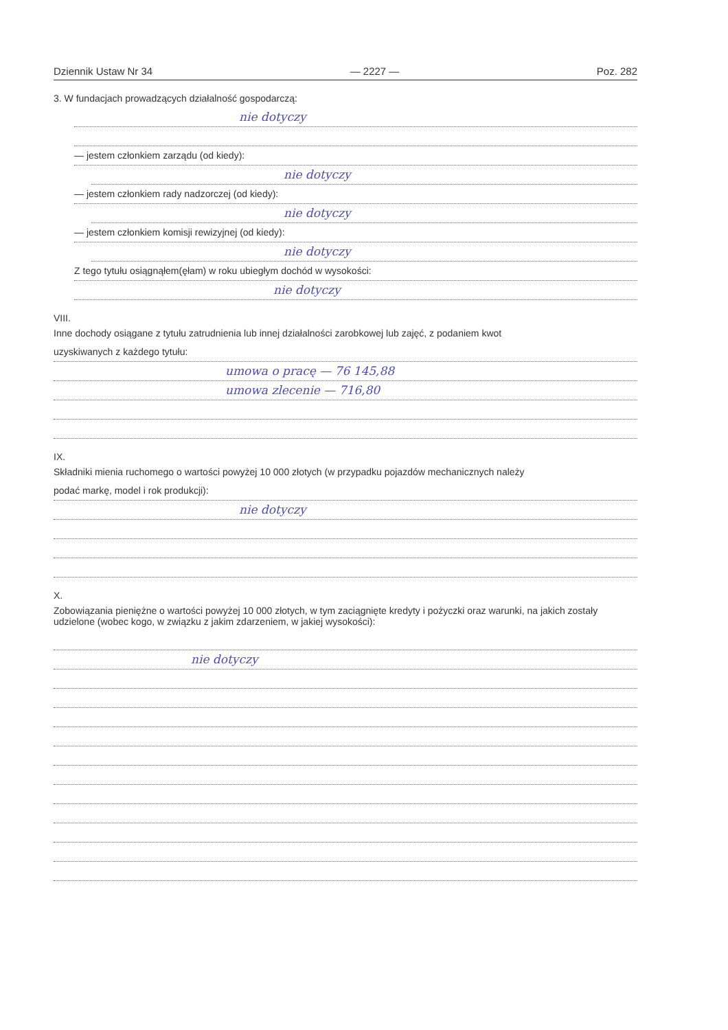Dziennik Ustaw Nr 34 — 2227 — Poz. 282
3. W fundacjach prowadzących działalność gospodarczą:
nie dotyczy
— jestem członkiem zarządu (od kiedy):
nie dotyczy
— jestem członkiem rady nadzorczej (od kiedy):
nie dotyczy
— jestem członkiem komisji rewizyjnej (od kiedy):
nie dotyczy
Z tego tytułu osiągnąłem(ęłam) w roku ubiegłym dochód w wysokości:
nie dotyczy
VIII.
Inne dochody osiągane z tytułu zatrudnienia lub innej działalności zarobkowej lub zajęć, z podaniem kwot
uzyskiwanych z każdego tytułu:
umowa o pracę — 76 145,88
umowa zlecenie — 716,80
IX.
Składniki mienia ruchomego o wartości powyżej 10 000 złotych (w przypadku pojazdów mechanicznych należy
podać markę, model i rok produkcji):
nie dotyczy
X.
Zobowiązania pieniężne o wartości powyżej 10 000 złotych, w tym zaciągnięte kredyty i pożyczki oraz warunki, na jakich zostały udzielone (wobec kogo, w związku z jakim zdarzeniem, w jakiej wysokości):
nie dotyczy